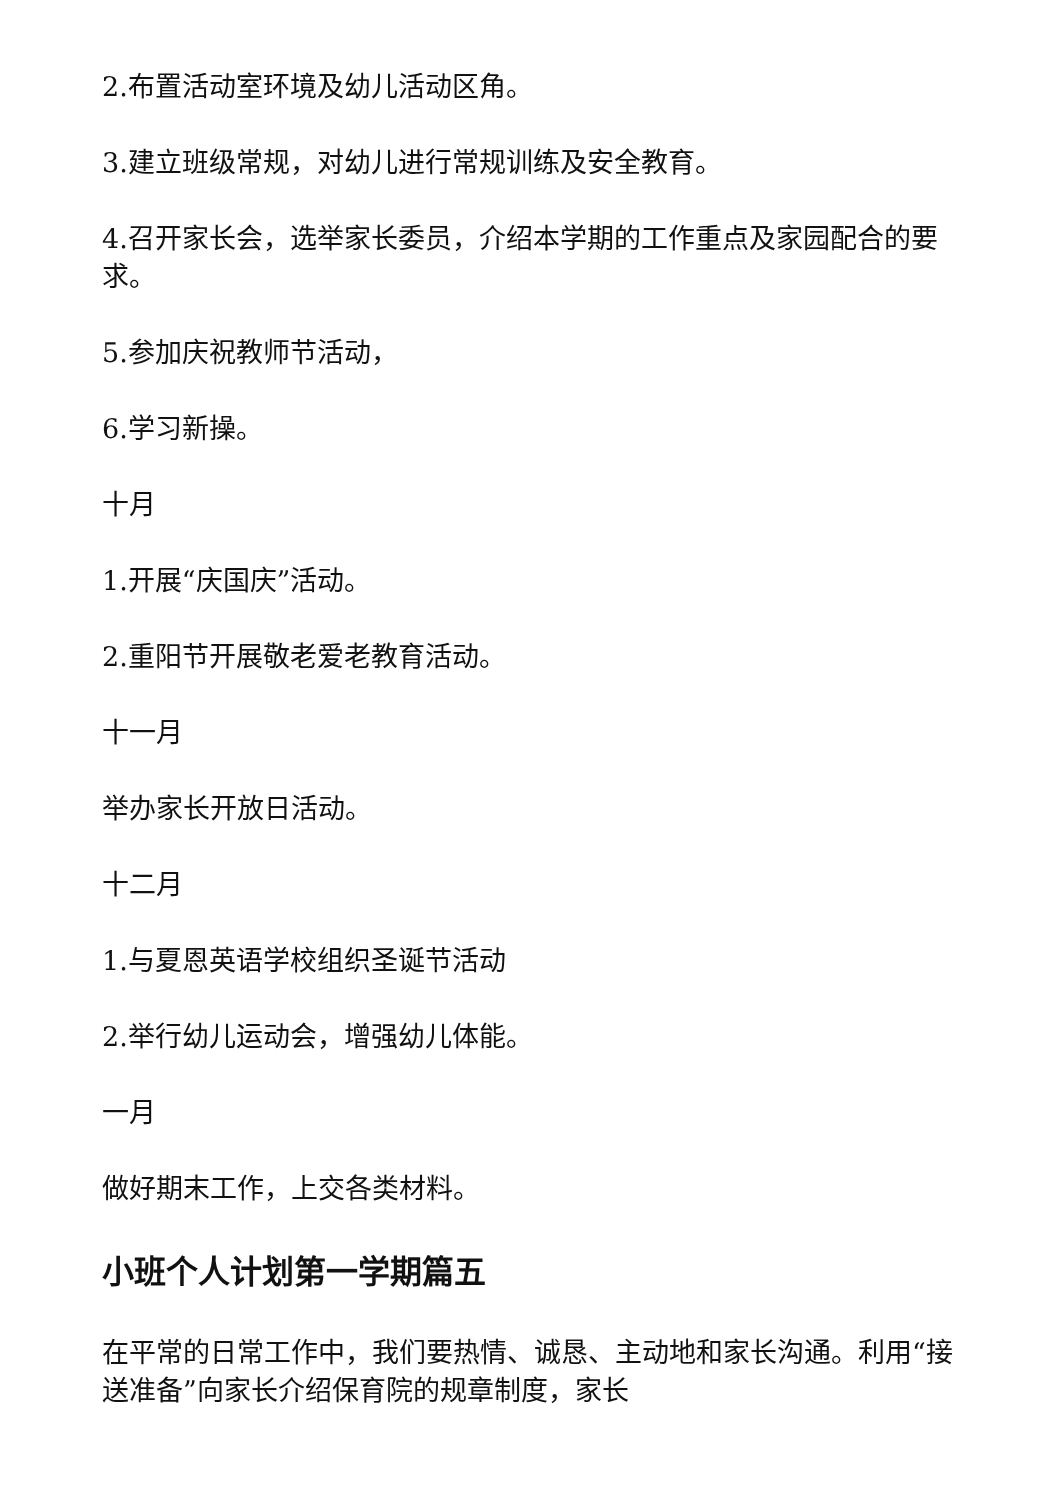2.布置活动室环境及幼儿活动区角。
3.建立班级常规，对幼儿进行常规训练及安全教育。
4.召开家长会，选举家长委员，介绍本学期的工作重点及家园配合的要求。
5.参加庆祝教师节活动，
6.学习新操。
十月
1.开展“庆国庆”活动。
2.重阳节开展敬老爱老教育活动。
十一月
举办家长开放日活动。
十二月
1.与夏恩英语学校组织圣诞节活动
2.举行幼儿运动会，增强幼儿体能。
一月
做好期末工作，上交各类材料。
小班个人计划第一学期篇五
在平常的日常工作中，我们要热情、诚恳、主动地和家长沟通。利用“接送准备”向家长介绍保育院的规章制度，家长